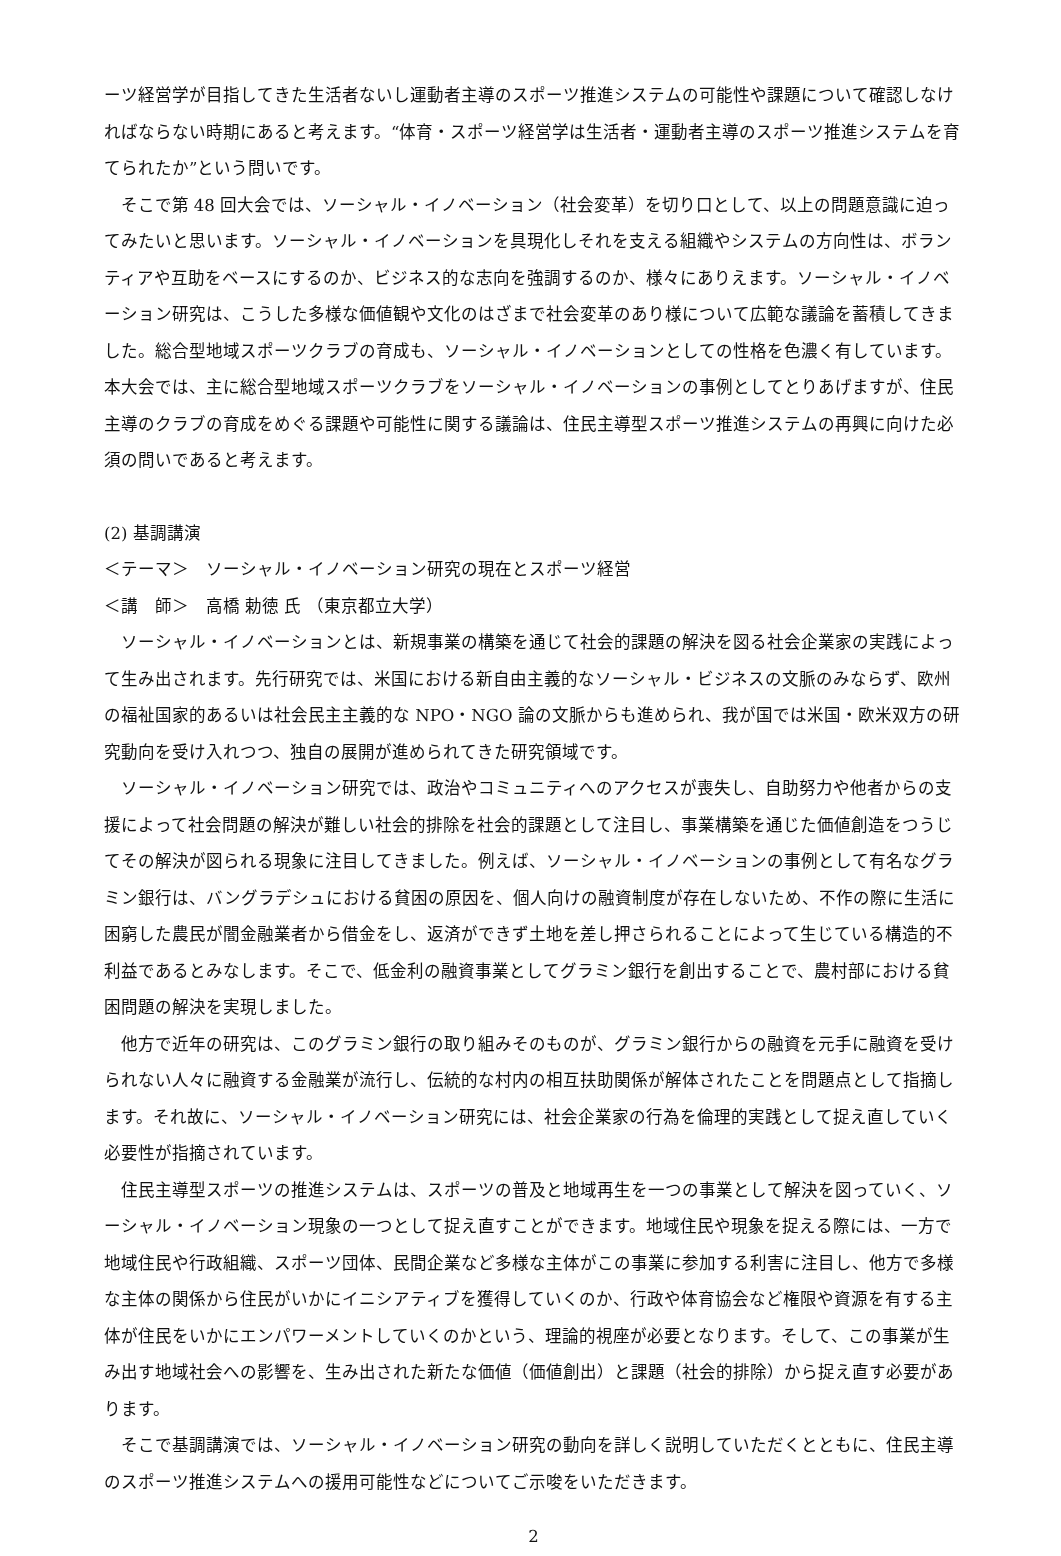ーツ経営学が目指してきた生活者ないし運動者主導のスポーツ推進システムの可能性や課題について確認しなければならない時期にあると考えます。“体育・スポーツ経営学は生活者・運動者主導のスポーツ推進システムを育てられたか”という問いです。
そこで第 48 回大会では、ソーシャル・イノベーション（社会変革）を切り口として、以上の問題意識に迫ってみたいと思います。ソーシャル・イノベーションを具現化しそれを支える組織やシステムの方向性は、ボランティアや互助をベースにするのか、ビジネス的な志向を強調するのか、様々にありえます。ソーシャル・イノベーション研究は、こうした多様な価値観や文化のはざまで社会変革のあり様について広範な議論を蓄積してきました。総合型地域スポーツクラブの育成も、ソーシャル・イノベーションとしての性格を色濃く有しています。本大会では、主に総合型地域スポーツクラブをソーシャル・イノベーションの事例としてとりあげますが、住民主導のクラブの育成をめぐる課題や可能性に関する議論は、住民主導型スポーツ推進システムの再興に向けた必須の問いであると考えます。
(2) 基調講演
＜テーマ＞　ソーシャル・イノベーション研究の現在とスポーツ経営
＜講　師＞　高橋 勅徳 氏 （東京都立大学）
ソーシャル・イノベーションとは、新規事業の構築を通じて社会的課題の解決を図る社会企業家の実践によって生み出されます。先行研究では、米国における新自由主義的なソーシャル・ビジネスの文脈のみならず、欧州の福祉国家的あるいは社会民主主義的な NPO・NGO 論の文脈からも進められ、我が国では米国・欧米双方の研究動向を受け入れつつ、独自の展開が進められてきた研究領域です。
ソーシャル・イノベーション研究では、政治やコミュニティへのアクセスが喪失し、自助努力や他者からの支援によって社会問題の解決が難しい社会的排除を社会的課題として注目し、事業構築を通じた価値創造をつうじてその解決が図られる現象に注目してきました。例えば、ソーシャル・イノベーションの事例として有名なグラミン銀行は、バングラデシュにおける貧困の原因を、個人向けの融資制度が存在しないため、不作の際に生活に困窮した農民が闇金融業者から借金をし、返済ができず土地を差し押さられることによって生じている構造的不利益であるとみなします。そこで、低金利の融資事業としてグラミン銀行を創出することで、農村部における貧困問題の解決を実現しました。
他方で近年の研究は、このグラミン銀行の取り組みそのものが、グラミン銀行からの融資を元手に融資を受けられない人々に融資する金融業が流行し、伝統的な村内の相互扶助関係が解体されたことを問題点として指摘します。それ故に、ソーシャル・イノベーション研究には、社会企業家の行為を倫理的実践として捉え直していく必要性が指摘されています。
住民主導型スポーツの推進システムは、スポーツの普及と地域再生を一つの事業として解決を図っていく、ソーシャル・イノベーション現象の一つとして捉え直すことができます。地域住民や現象を捉える際には、一方で地域住民や行政組織、スポーツ団体、民間企業など多様な主体がこの事業に参加する利害に注目し、他方で多様な主体の関係から住民がいかにイニシアティブを獲得していくのか、行政や体育協会など権限や資源を有する主体が住民をいかにエンパワーメントしていくのかという、理論的視座が必要となります。そして、この事業が生み出す地域社会への影響を、生み出された新たな価値（価値創出）と課題（社会的排除）から捉え直す必要があります。
そこで基調講演では、ソーシャル・イノベーション研究の動向を詳しく説明していただくとともに、住民主導のスポーツ推進システムへの援用可能性などについてご示唆をいただきます。
2